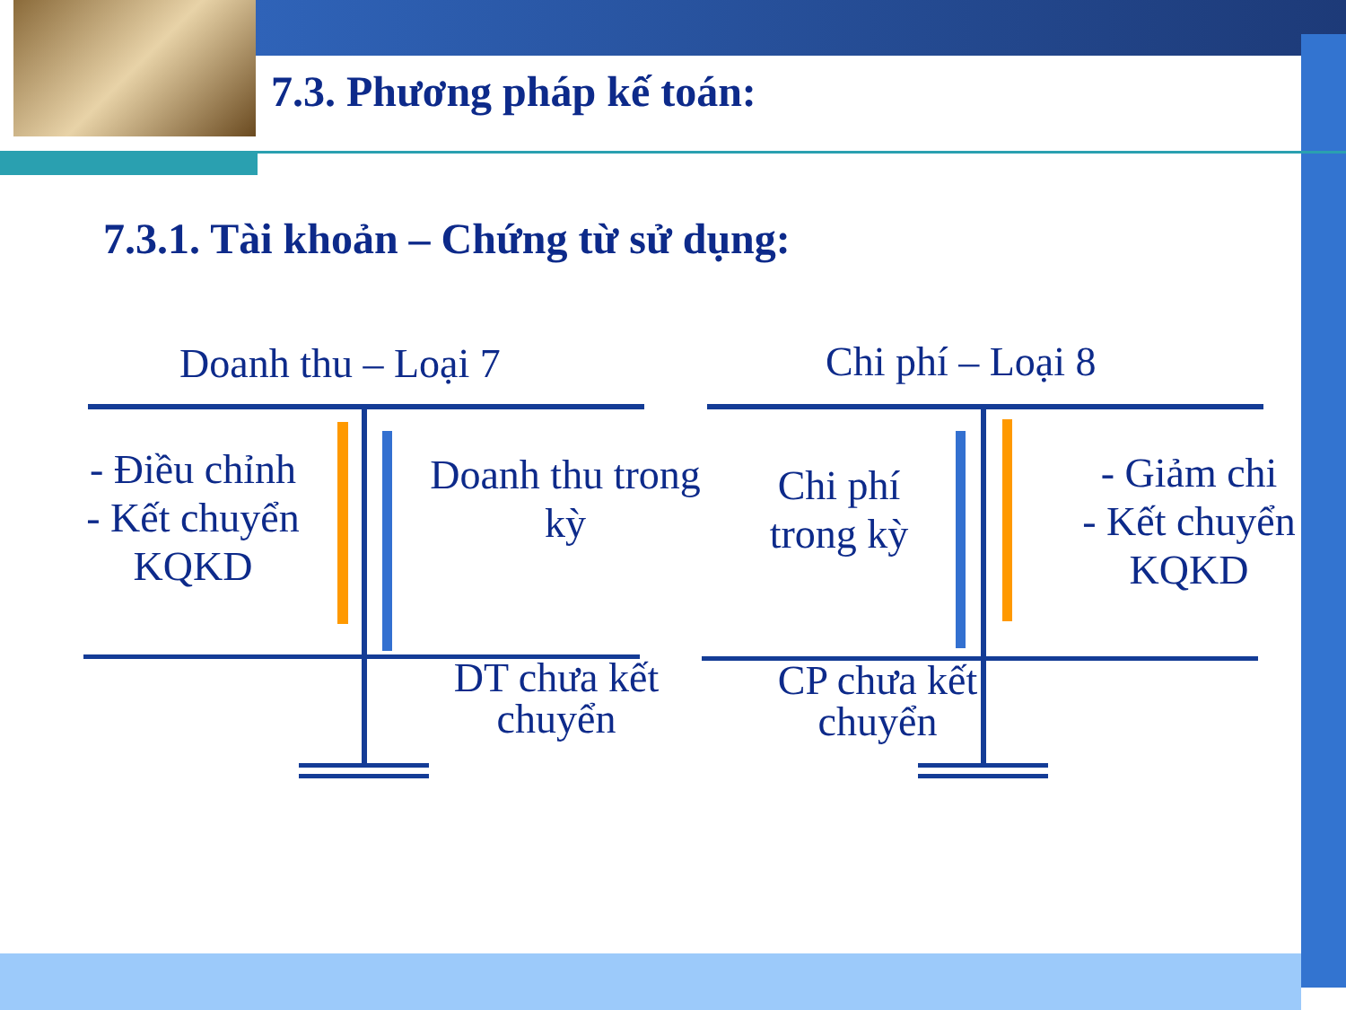7.3. Phương pháp kế toán:
7.3.1. Tài khoản – Chứng từ sử dụng:
Doanh thu – Loại 7 Chi phí – Loại 8
- Điều chỉnh
- Kết chuyển
KQKD
Doanh thu trong kỳ
Chi phí trong kỳ
- Giảm chi
- Kết chuyển
KQKD
DT chưa kết chuyển
CP chưa kết chuyển